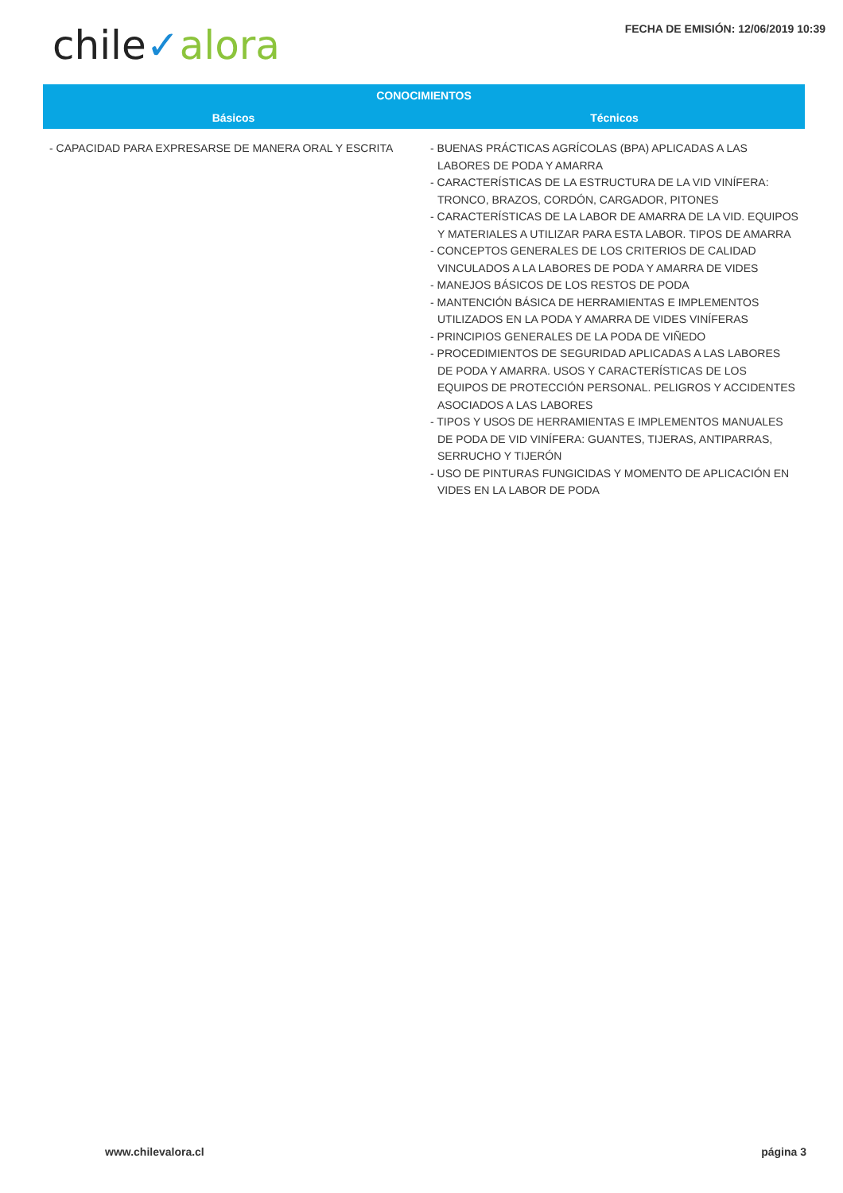chile✓alora
FECHA DE EMISIÓN: 12/06/2019 10:39
| CONOCIMIENTOS | |
| --- | --- |
| Básicos | Técnicos |
| - CAPACIDAD PARA EXPRESARSE DE MANERA ORAL Y ESCRITA | - BUENAS PRÁCTICAS AGRÍCOLAS (BPA) APLICADAS A LAS LABORES DE PODA Y AMARRA - CARACTERÍSTICAS DE LA ESTRUCTURA DE LA VID VINÍFERA: TRONCO, BRAZOS, CORDÓN, CARGADOR, PITONES - CARACTERÍSTICAS DE LA LABOR DE AMARRA DE LA VID. EQUIPOS Y MATERIALES A UTILIZAR PARA ESTA LABOR. TIPOS DE AMARRA - CONCEPTOS GENERALES DE LOS CRITERIOS DE CALIDAD VINCULADOS A LA LABORES DE PODA Y AMARRA DE VIDES - MANEJOS BÁSICOS DE LOS RESTOS DE PODA - MANTENCIÓN BÁSICA DE HERRAMIENTAS E IMPLEMENTOS UTILIZADOS EN LA PODA Y AMARRA DE VIDES VINÍFERAS - PRINCIPIOS GENERALES DE LA PODA DE VIÑEDO - PROCEDIMIENTOS DE SEGURIDAD APLICADAS A LAS LABORES DE PODA Y AMARRA. USOS Y CARACTERÍSTICAS DE LOS EQUIPOS DE PROTECCIÓN PERSONAL. PELIGROS Y ACCIDENTES ASOCIADOS A LAS LABORES - TIPOS Y USOS DE HERRAMIENTAS E IMPLEMENTOS MANUALES DE PODA DE VID VINÍFERA: GUANTES, TIJERAS, ANTIPARRAS, SERRUCHO Y TIJERÓN - USO DE PINTURAS FUNGICIDAS Y MOMENTO DE APLICACIÓN EN VIDES EN LA LABOR DE PODA |
www.chilevalora.cl página 3